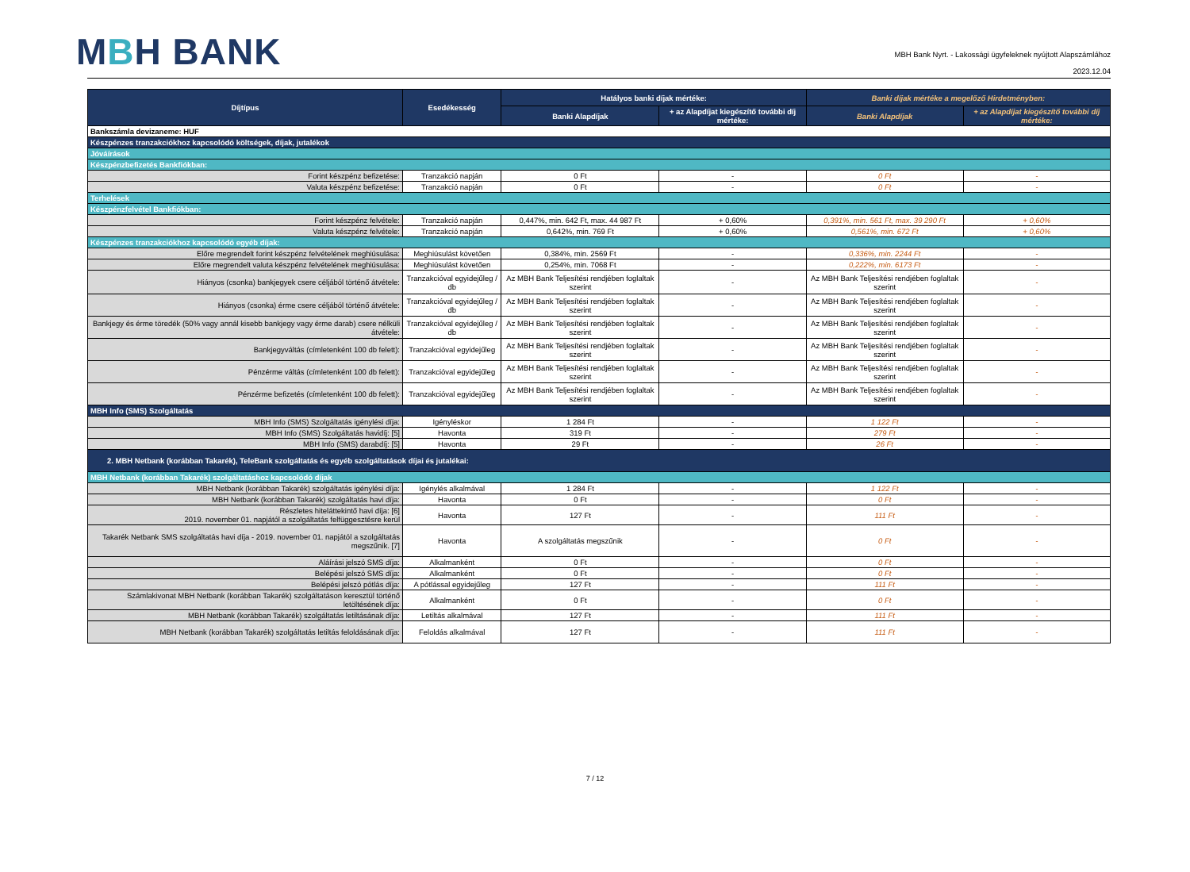MBH BANK
MBH Bank Nyrt. - Lakossági ügyfeleknek nyújtott Alapszámlához
2023.12.04
| Díjtípus | Esedékesség | Hatályos banki díjak mértéke: | | Banki díjak mértéke a megelőző Hirdetményben: | |
| --- | --- | --- | --- | --- | --- |
| | | Banki Alapdíjak | + az Alapdíjat kiegészítő további díj mértéke: | Banki Alapdíjak | + az Alapdíjat kiegészítő további díj mértéke: |
| Bankszámla devizaneme: HUF | | | | | |
| Készpénzes tranzakciókhoz kapcsolódó költségek, díjak, jutalékok | | | | | |
| Jóváírások | | | | | |
| Készpénzbefizetés Bankfiókban: | | | | | |
| Forint készpénz befizetése: | Tranzakció napján | 0 Ft | - | 0 Ft | - |
| Valuta készpénz befizetése: | Tranzakció napján | 0 Ft | - | 0 Ft | - |
| Terhelések | | | | | |
| Készpénzfelvétel Bankfiókban: | | | | | |
| Forint készpénz felvétele: | Tranzakció napján | 0,447%, min. 642 Ft, max. 44 987 Ft | + 0,60% | 0,391%, min. 561 Ft, max. 39 290 Ft | + 0,60% |
| Valuta készpénz felvétele: | Tranzakció napján | 0,642%, min. 769 Ft | + 0,60% | 0,561%, min. 672 Ft | + 0,60% |
| Készpénzes tranzakciókhoz kapcsolódó egyéb díjak: | | | | | |
| Előre megrendelt forint készpénz felvételének meghiúsulása: | Meghiúsulást követően | 0,384%, min. 2569 Ft | - | 0,336%, min. 2244 Ft | - |
| Előre megrendelt valuta készpénz felvételének meghiúsulása: | Meghiúsulást követően | 0,254%, min. 7068 Ft | - | 0,222%, min. 6173 Ft | - |
| Hiányos (csonka) bankjegyek csere céljából történő átvétele: | Tranzakcióval egyidejűleg / db | Az MBH Bank Teljesítési rendjében foglaltak szerint | - | Az MBH Bank Teljesítési rendjében foglaltak szerint | - |
| Hiányos (csonka) érme csere céljából történő átvétele: | Tranzakcióval egyidejűleg / db | Az MBH Bank Teljesítési rendjében foglaltak szerint | - | Az MBH Bank Teljesítési rendjében foglaltak szerint | - |
| Bankjegy és érme töredék (50% vagy annál kisebb bankjegy vagy érme darab) csere nélküli átvétele: | Tranzakcióval egyidejűleg / db | Az MBH Bank Teljesítési rendjében foglaltak szerint | - | Az MBH Bank Teljesítési rendjében foglaltak szerint | - |
| Bankjegyváltás (címletenként 100 db felett): | Tranzakcióval egyidejűleg | Az MBH Bank Teljesítési rendjében foglaltak szerint | - | Az MBH Bank Teljesítési rendjében foglaltak szerint | - |
| Pénzérme váltás (címletenként 100 db felett): | Tranzakcióval egyidejűleg | Az MBH Bank Teljesítési rendjében foglaltak szerint | - | Az MBH Bank Teljesítési rendjében foglaltak szerint | - |
| Pénzérme befizetés (címletenként 100 db felett): | Tranzakcióval egyidejűleg | Az MBH Bank Teljesítési rendjében foglaltak szerint | - | Az MBH Bank Teljesítési rendjében foglaltak szerint | - |
| MBH Info (SMS) Szolgáltatás | | | | | |
| MBH Info (SMS) Szolgáltatás igénylési díja: | Igényléskor | 1 284 Ft | - | 1 122 Ft | - |
| MBH Info (SMS) Szolgáltatás havidíj: [5] | Havonta | 319 Ft | - | 279 Ft | - |
| MBH Info (SMS) darabdíj: [5] | Havonta | 29 Ft | - | 26 Ft | - |
| 2. MBH Netbank (korábban Takarék), TeleBank szolgáltatás és egyéb szolgáltatások díjai és jutalékai: | | | | | |
| MBH Netbank (korábban Takarék) szolgáltatáshoz kapcsolódó díjak | | | | | |
| MBH Netbank (korábban Takarék) szolgáltatás igénylési díja: | Igénylés alkalmával | 1 284 Ft | - | 1 122 Ft | - |
| MBH Netbank (korábban Takarék) szolgáltatás havi díja: | Havonta | 0 Ft | - | 0 Ft | - |
| Részletes hiteláttekintő havi díja: [6] 2019. november 01. napjától a szolgáltatás felfüggesztésre kerül | Havonta | 127 Ft | - | 111 Ft | - |
| Takarék Netbank SMS szolgáltatás havi díja - 2019. november 01. napjától a szolgáltatás megszűnik. [7] | Havonta | A szolgáltatás megszűnik | - | 0 Ft | - |
| Aláírási jelszó SMS díja: | Alkalmanként | 0 Ft | - | 0 Ft | - |
| Belépési jelszó SMS díja: | Alkalmanként | 0 Ft | - | 0 Ft | - |
| Belépési jelszó pótlás díja: | A pótlással egyidejűleg | 127 Ft | - | 111 Ft | - |
| Számlakivonat MBH Netbank (korábban Takarék) szolgáltatáson keresztül történő letöltésének díja: | Alkalmanként | 0 Ft | - | 0 Ft | - |
| MBH Netbank (korábban Takarék) szolgáltatás letiltásának díja: | Letiltás alkalmával | 127 Ft | - | 111 Ft | - |
| MBH Netbank (korábban Takarék) szolgáltatás letiltás feloldásának díja: | Feloldás alkalmával | 127 Ft | - | 111 Ft | - |
7 / 12